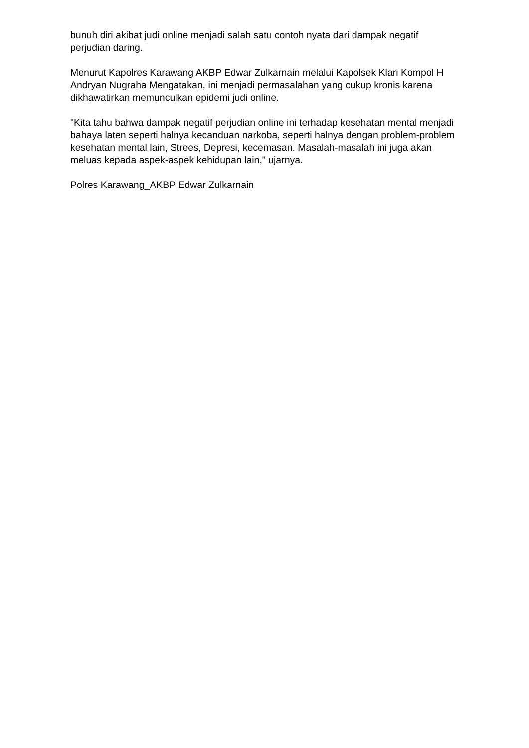bunuh diri akibat judi online menjadi salah satu contoh nyata dari dampak negatif perjudian daring.
Menurut Kapolres Karawang AKBP Edwar Zulkarnain melalui Kapolsek Klari Kompol H Andryan Nugraha Mengatakan, ini menjadi permasalahan yang cukup kronis karena dikhawatirkan memunculkan epidemi judi online.
"Kita tahu bahwa dampak negatif perjudian online ini terhadap kesehatan mental menjadi bahaya laten seperti halnya kecanduan narkoba, seperti halnya dengan problem-problem kesehatan mental lain, Strees, Depresi, kecemasan. Masalah-masalah ini juga akan meluas kepada aspek-aspek kehidupan lain," ujarnya.
Polres Karawang_AKBP Edwar Zulkarnain